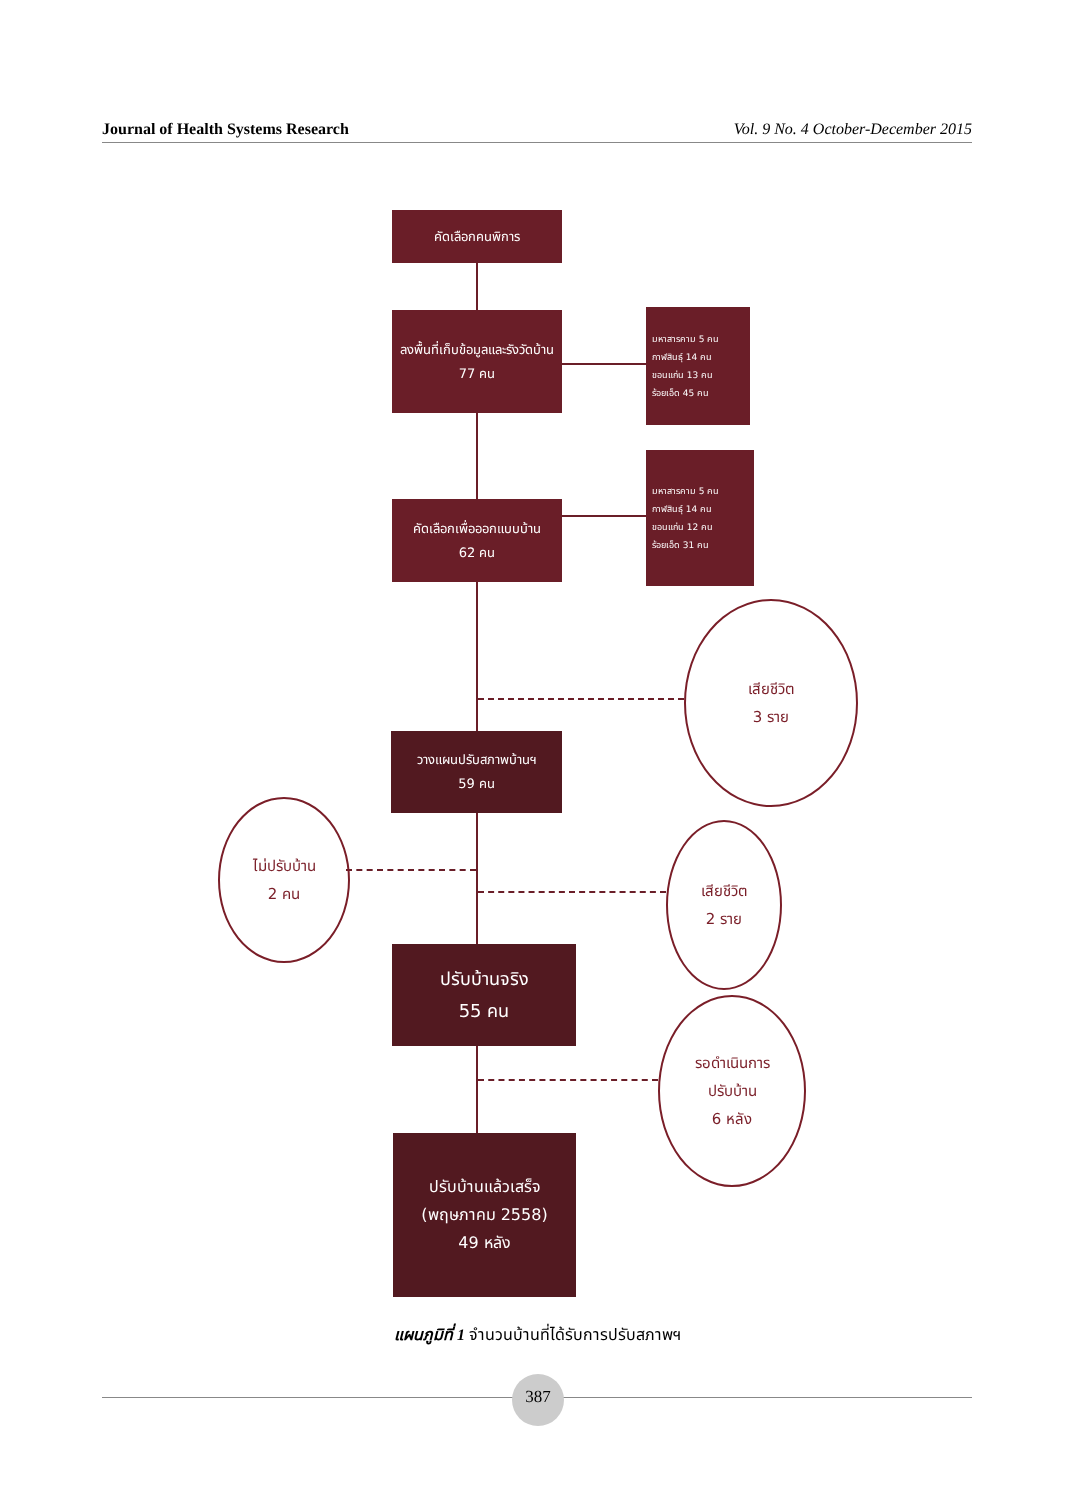Journal of Health Systems Research Vol. 9 No. 4 October-December 2015
คัดเลือกคนพิการ
ลงพื้นที่เก็บข้อมูลและรังวัดบ้าน
77 คน
มหาสารคาม 5 คน
กาฬสินธุ์ 14 คน
ขอนแก่น 13 คน
ร้อยเอ็ด 45 คน
คัดเลือกเพื่อออกแบบบ้าน
62 คน
มหาสารคาม 5 คน
กาฬสินธุ์ 14 คน
ขอนแก่น 12 คน
ร้อยเอ็ด 31 คน
เสียชีวิต
3 ราย
วางแผนปรับสภาพบ้านฯ
59 คน
ไม่ปรับบ้าน
2 คน
เสียชีวิต
2 ราย
ปรับบ้านจริง
55 คน
รอดำเนินการ
ปรับบ้าน
6 หลัง
ปรับบ้านแล้วเสร็จ
(พฤษภาคม 2558)
49 หลัง
แผนภูมิที่ 1 จำนวนบ้านที่ได้รับการปรับสภาพฯ
387